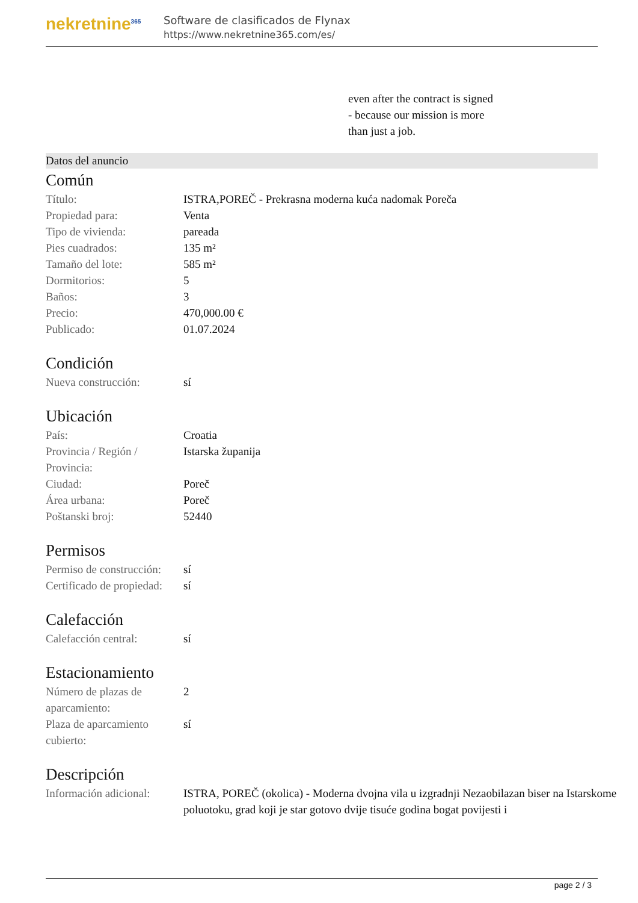nekretnine<sup>365</sup>
Software de clasificados de Flynax
https://www.nekretnine365.com/es/
even after the contract is signed
- because our mission is more
than just a job.
Datos del anuncio
Común
| Título: | ISTRA,POREČ - Prekrasna moderna kuća nadomak Poreča |
| Propiedad para: | Venta |
| Tipo de vivienda: | pareada |
| Pies cuadrados: | 135 m² |
| Tamaño del lote: | 585 m² |
| Dormitorios: | 5 |
| Baños: | 3 |
| Precio: | 470,000.00 € |
| Publicado: | 01.07.2024 |
Condición
| Nueva construcción: | sí |
Ubicación
| País: | Croatia |
| Provincia / Región / Provincia: | Istarska županija |
| Ciudad: | Poreč |
| Área urbana: | Poreč |
| Poštanski broj: | 52440 |
Permisos
| Permiso de construcción: | sí |
| Certificado de propiedad: | sí |
Calefacción
| Calefacción central: | sí |
Estacionamiento
| Número de plazas de aparcamiento: | 2 |
| Plaza de aparcamiento cubierto: | sí |
Descripción
| Información adicional: | ISTRA, POREČ (okolica) - Moderna dvojna vila u izgradnji Nezaobilazan biser na Istarskome poluotoku, grad koji je star gotovo dvije tisuće godina bogat povijesti i |
page 2 / 3